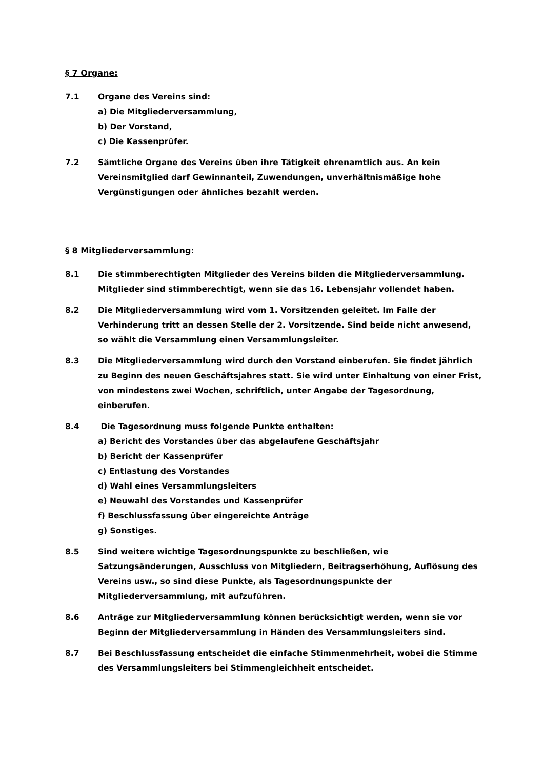§ 7 Organe:
7.1 Organe des Vereins sind:
a) Die Mitgliederversammlung,
b) Der Vorstand,
c) Die Kassenprüfer.
7.2 Sämtliche Organe des Vereins üben ihre Tätigkeit ehrenamtlich aus. An kein Vereinsmitglied darf Gewinnanteil, Zuwendungen, unverhältnismäßige hohe Vergünstigungen oder ähnliches bezahlt werden.
§ 8 Mitgliederversammlung:
8.1 Die stimmberechtigten Mitglieder des Vereins bilden die Mitgliederversammlung. Mitglieder sind stimmberechtigt, wenn sie das 16. Lebensjahr vollendet haben.
8.2 Die Mitgliederversammlung wird vom 1. Vorsitzenden geleitet. Im Falle der Verhinderung tritt an dessen Stelle der 2. Vorsitzende. Sind beide nicht anwesend, so wählt die Versammlung einen Versammlungsleiter.
8.3 Die Mitgliederversammlung wird durch den Vorstand einberufen. Sie findet jährlich zu Beginn des neuen Geschäftsjahres statt. Sie wird unter Einhaltung von einer Frist, von mindestens zwei Wochen, schriftlich, unter Angabe der Tagesordnung, einberufen.
8.4 Die Tagesordnung muss folgende Punkte enthalten:
a) Bericht des Vorstandes über das abgelaufene Geschäftsjahr
b) Bericht der Kassenprüfer
c) Entlastung des Vorstandes
d) Wahl eines Versammlungsleiters
e) Neuwahl des Vorstandes und Kassenprüfer
f) Beschlussfassung über eingereichte Anträge
g) Sonstiges.
8.5 Sind weitere wichtige Tagesordnungspunkte zu beschließen, wie Satzungsänderungen, Ausschluss von Mitgliedern, Beitragserhöhung, Auflösung des Vereins usw., so sind diese Punkte, als Tagesordnungspunkte der Mitgliederversammlung, mit aufzuführen.
8.6 Anträge zur Mitgliederversammlung können berücksichtigt werden, wenn sie vor Beginn der Mitgliederversammlung in Händen des Versammlungsleiters sind.
8.7 Bei Beschlussfassung entscheidet die einfache Stimmenmehrheit, wobei die Stimme des Versammlungsleiters bei Stimmengleichheit entscheidet.